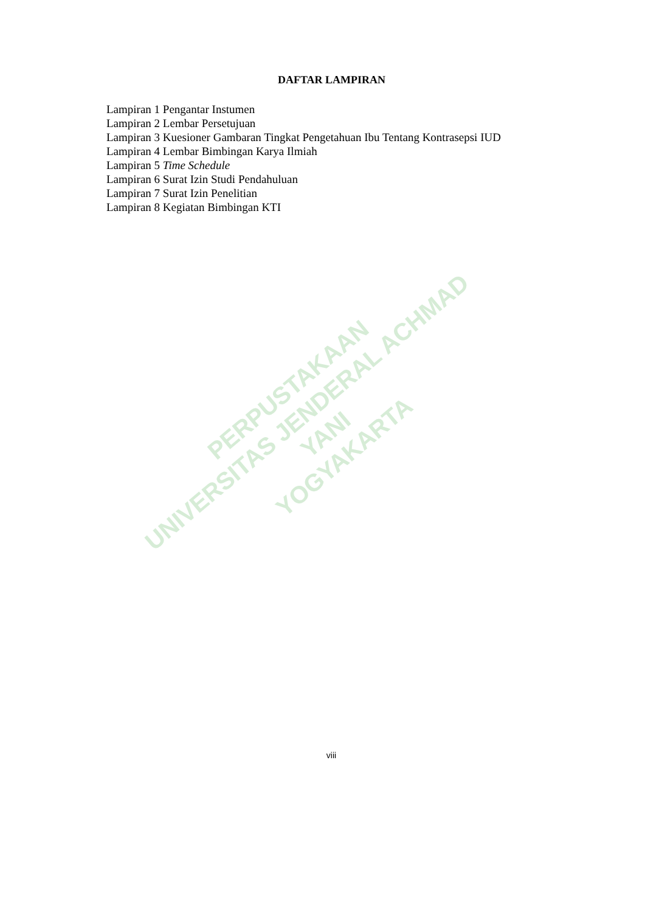PERPUSTAKAAN
UNIVERSITAS JENDERAL ACHMAD YANI
YOGYAKARTA
DAFTAR LAMPIRAN
Lampiran 1 Pengantar Instumen
Lampiran 2 Lembar Persetujuan
Lampiran 3 Kuesioner Gambaran Tingkat Pengetahuan Ibu Tentang Kontrasepsi IUD
Lampiran 4 Lembar Bimbingan Karya Ilmiah
Lampiran 5 Time Schedule
Lampiran 6 Surat Izin Studi Pendahuluan
Lampiran 7 Surat Izin Penelitian
Lampiran 8 Kegiatan Bimbingan KTI
viii